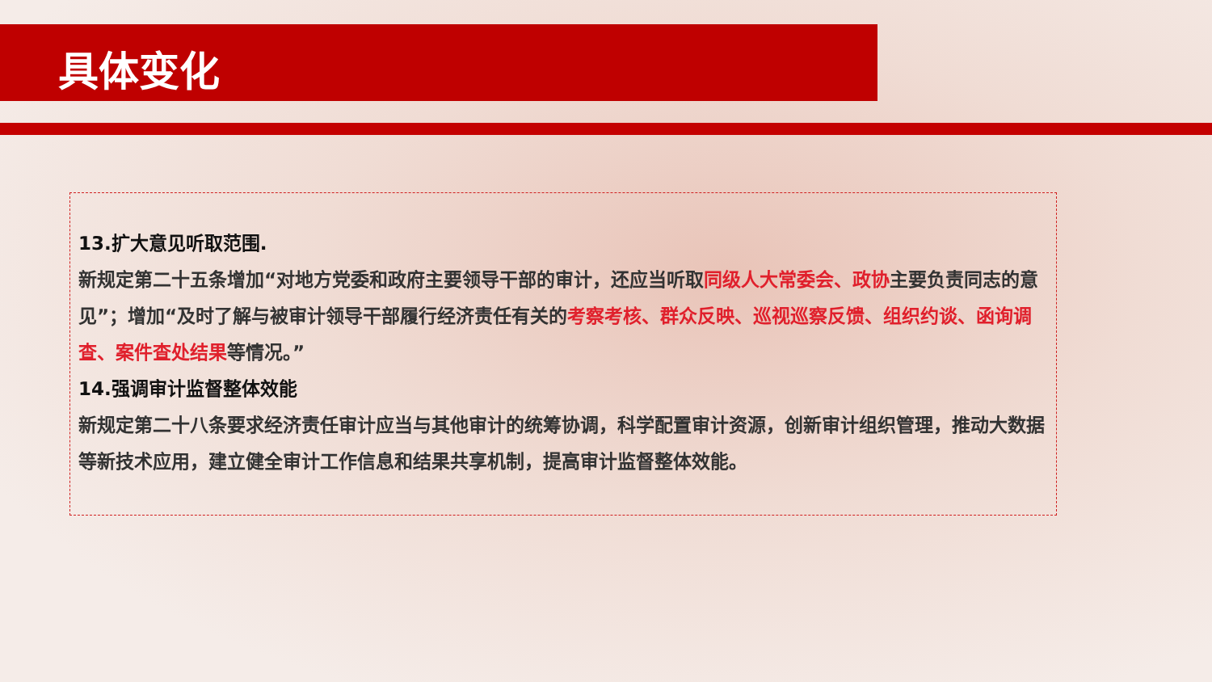具体变化
13.扩大意见听取范围.
新规定第二十五条增加“对地方党委和政府主要领导干部的审计，还应当听取同级人大常委会、政协主要负责同志的意见”；增加“及时了解与被审计领导干部履行经济责任有关的考察考核、群众反映、巡视巡察反馈、组织约谈、函询调查、案件查处结果等情况。”
14.强调审计监督整体效能
新规定第二十八条要求经济责任审计应当与其他审计的统筹协调，科学配置审计资源，创新审计组织管理，推动大数据等新技术应用，建立健全审计工作信息和结果共享机制，提高审计监督整体效能。